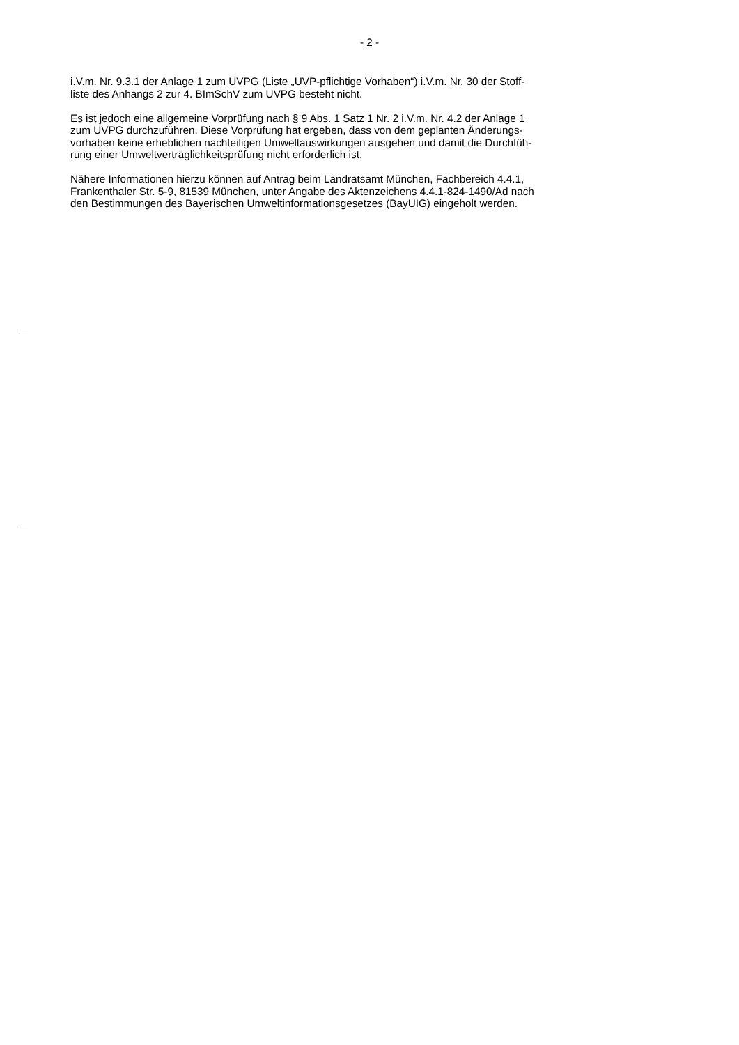- 2 -
i.V.m. Nr. 9.3.1 der Anlage 1 zum UVPG (Liste „UVP-pflichtige Vorhaben“) i.V.m. Nr. 30 der Stoff-
liste des Anhangs 2 zur 4. BImSchV zum UVPG besteht nicht.
Es ist jedoch eine allgemeine Vorprüfung nach § 9 Abs. 1 Satz 1 Nr. 2 i.V.m. Nr. 4.2 der Anlage 1
zum UVPG durchzuführen. Diese Vorprüfung hat ergeben, dass von dem geplanten Änderungs-
vorhaben keine erheblichen nachteiligen Umweltauswirkungen ausgehen und damit die Durchfüh-
rung einer Umweltverträglichkeitsprüfung nicht erforderlich ist.
Nähere Informationen hierzu können auf Antrag beim Landratsamt München, Fachbereich 4.4.1,
Frankenthaler Str. 5-9, 81539 München, unter Angabe des Aktenzeichens 4.4.1-824-1490/Ad nach
den Bestimmungen des Bayerischen Umweltinformationsgesetzes (BayUIG) eingeholt werden.